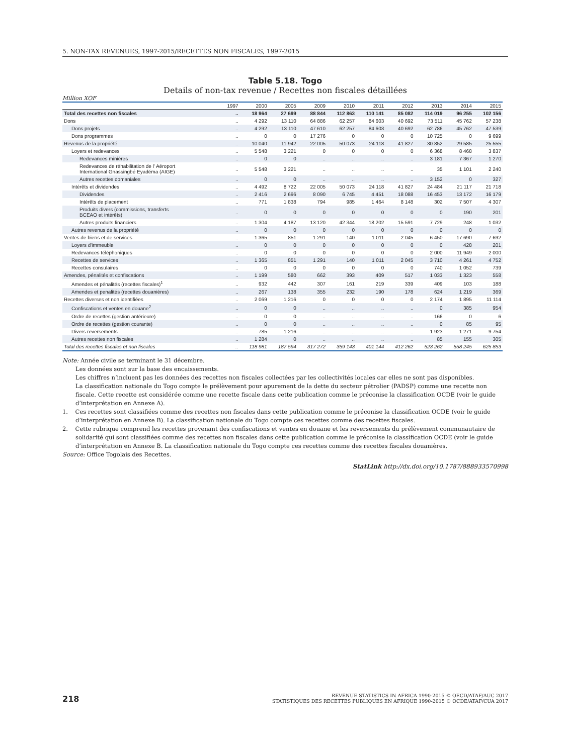5. NON-TAX REVENUES, 1997-2015/RECETTES NON FISCALES, 1997-2015
Table 5.18. Togo
Details of non-tax revenue / Recettes non fiscales détaillées
Million XOF
| | 1997 | 2000 | 2005 | 2009 | 2010 | 2011 | 2012 | 2013 | 2014 | 2015 |
| --- | --- | --- | --- | --- | --- | --- | --- | --- | --- | --- |
| Total des recettes non fiscales | .. | 18 964 | 27 699 | 88 844 | 112 863 | 110 141 | 85 082 | 114 019 | 96 255 | 102 156 |
| Dons | .. | 4 292 | 13 110 | 64 886 | 62 257 | 84 603 | 40 692 | 73 511 | 45 762 | 57 238 |
| Dons projets | .. | 4 292 | 13 110 | 47 610 | 62 257 | 84 603 | 40 692 | 62 786 | 45 762 | 47 539 |
| Dons programmes | .. | 0 | 0 | 17 276 | 0 | 0 | 0 | 10 725 | 0 | 9 699 |
| Revenus de la propriété | .. | 10 040 | 11 942 | 22 005 | 50 073 | 24 118 | 41 827 | 30 852 | 29 585 | 25 555 |
| Loyers et redevances | .. | 5 548 | 3 221 | 0 | 0 | 0 | 0 | 6 368 | 8 468 | 3 837 |
| Redevances minières | .. | 0 | 0 | .. | .. | .. | .. | 3 181 | 7 367 | 1 270 |
| Redevances de réhabilitation de l' Aéroport International Gnassingbé Eyadéma (AIGE) | .. | 5 548 | 3 221 | .. | .. | .. | .. | 35 | 1 101 | 2 240 |
| Autres recettes domaniales | .. | 0 | 0 | .. | .. | .. | .. | 3 152 | 0 | 327 |
| Intérêts et dividendes | .. | 4 492 | 8 722 | 22 005 | 50 073 | 24 118 | 41 827 | 24 484 | 21 117 | 21 718 |
| Dividendes | .. | 2 416 | 2 696 | 8 090 | 6 745 | 4 451 | 18 088 | 16 453 | 13 172 | 16 179 |
| Intérêts de placement | .. | 771 | 1 838 | 794 | 985 | 1 464 | 8 148 | 302 | 7 507 | 4 307 |
| Produits divers (commissions, transferts BCEAO et intérêts) | .. | 0 | 0 | 0 | 0 | 0 | 0 | 0 | 190 | 201 |
| Autres produits financiers | .. | 1 304 | 4 187 | 13 120 | 42 344 | 18 202 | 15 591 | 7 729 | 248 | 1 032 |
| Autres revenus de la propriété | .. | 0 | 0 | 0 | 0 | 0 | 0 | 0 | 0 | 0 |
| Ventes de biens et de services | .. | 1 365 | 851 | 1 291 | 140 | 1 011 | 2 045 | 6 450 | 17 690 | 7 692 |
| Loyers d'immeuble | .. | 0 | 0 | 0 | 0 | 0 | 0 | 0 | 428 | 201 |
| Redevances téléphoniques | .. | 0 | 0 | 0 | 0 | 0 | 0 | 2 000 | 11 949 | 2 000 |
| Recettes de services | .. | 1 365 | 851 | 1 291 | 140 | 1 011 | 2 045 | 3 710 | 4 261 | 4 752 |
| Recettes consulaires | .. | 0 | 0 | 0 | 0 | 0 | 0 | 740 | 1 052 | 739 |
| Amendes, pénalités et confiscations | .. | 1 199 | 580 | 662 | 393 | 409 | 517 | 1 033 | 1 323 | 558 |
| Amendes et pénalités (recettes fiscales)<sup>1</sup> | .. | 932 | 442 | 307 | 161 | 219 | 339 | 409 | 103 | 188 |
| Amendes et penalités (recettes douanières) | .. | 267 | 138 | 355 | 232 | 190 | 178 | 624 | 1 219 | 369 |
| Recettes diverses et non identifiées | .. | 2 069 | 1 216 | 0 | 0 | 0 | 0 | 2 174 | 1 895 | 11 114 |
| Confiscations et ventes en douane<sup>2</sup> | .. | 0 | 0 | .. | .. | .. | .. | 0 | 385 | 954 |
| Ordre de recettes (gestion antérieure) | .. | 0 | 0 | .. | .. | .. | .. | 166 | 0 | 6 |
| Ordre de recettes (gestion courante) | .. | 0 | 0 | .. | .. | .. | .. | 0 | 85 | 95 |
| Divers reversements | .. | 785 | 1 216 | .. | .. | .. | .. | 1 923 | 1 271 | 9 754 |
| Autres recettes non fiscales | .. | 1 284 | 0 | .. | .. | .. | .. | 85 | 155 | 305 |
| Total des recettes fiscales et non fiscales | .. | 118 981 | 187 594 | 317 272 | 359 143 | 401 144 | 412 262 | 523 262 | 558 245 | 625 853 |
Note: Année civile se terminant le 31 décembre.
Les données sont sur la base des encaissements.
Les chiffres n’incluent pas les données des recettes non fiscales collectées par les collectivités locales car elles ne sont pas disponibles.
La classification nationale du Togo compte le prélèvement pour apurement de la dette du secteur pétrolier (PADSP) comme une recette non fiscale. Cette recette est considérée comme une recette fiscale dans cette publication comme le préconise la classification OCDE (voir le guide d’interprétation en Annexe A).
1. Ces recettes sont classifiées comme des recettes non fiscales dans cette publication comme le préconise la classification OCDE (voir le guide d’interprétation en Annexe B). La classification nationale du Togo compte ces recettes comme des recettes fiscales.
2. Cette rubrique comprend les recettes provenant des confiscations et ventes en douane et les reversements du prélèvement communautaire de solidarité qui sont classifiées comme des recettes non fiscales dans cette publication comme le préconise la classification OCDE (voir le guide d’interprétation en Annexe B. La classification nationale du Togo compte ces recettes comme des recettes fiscales douanières.
Source: Office Togolais des Recettes.
StatLink http://dx.doi.org/10.1787/888933570998
218
REVENUE STATISTICS IN AFRICA 1990-2015 © OECD/ATAF/AUC 2017
STATISTIQUES DES RECETTES PUBLIQUES EN AFRIQUE 1990-2015 © OCDE/ATAF/CUA 2017